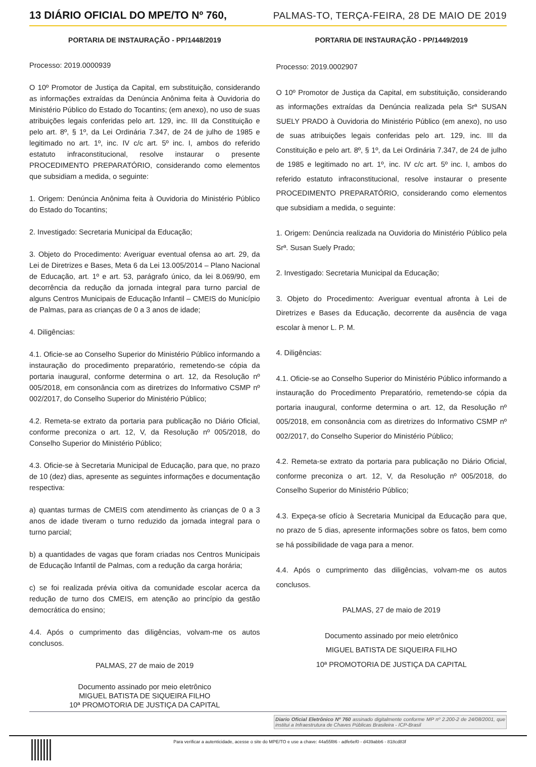13 DIÁRIO OFICIAL DO MPE/TO Nº 760, PALMAS-TO, TERÇA-FEIRA, 28 DE MAIO DE 2019
PORTARIA DE INSTAURAÇÃO - PP/1448/2019
Processo: 2019.0000939
O 10º Promotor de Justiça da Capital, em substituição, considerando as informações extraídas da Denúncia Anônima feita à Ouvidoria do Ministério Público do Estado do Tocantins; (em anexo), no uso de suas atribuições legais conferidas pelo art. 129, inc. III da Constituição e pelo art. 8º, § 1º, da Lei Ordinária 7.347, de 24 de julho de 1985 e legitimado no art. 1º, inc. IV c/c art. 5º inc. I, ambos do referido estatuto infraconstitucional, resolve instaurar o presente PROCEDIMENTO PREPARATÓRIO, considerando como elementos que subsidiam a medida, o seguinte:
1. Origem: Denúncia Anônima feita à Ouvidoria do Ministério Público do Estado do Tocantins;
2. Investigado: Secretaria Municipal da Educação;
3. Objeto do Procedimento: Averiguar eventual ofensa ao art. 29, da Lei de Diretrizes e Bases, Meta 6 da Lei 13.005/2014 – Plano Nacional de Educação, art. 1º e art. 53, parágrafo único, da lei 8.069/90, em decorrência da redução da jornada integral para turno parcial de alguns Centros Municipais de Educação Infantil – CMEIS do Município de Palmas, para as crianças de 0 a 3 anos de idade;
4. Diligências:
4.1. Oficie-se ao Conselho Superior do Ministério Público informando a instauração do procedimento preparatório, remetendo-se cópia da portaria inaugural, conforme determina o art. 12, da Resolução nº 005/2018, em consonância com as diretrizes do Informativo CSMP nº 002/2017, do Conselho Superior do Ministério Público;
4.2. Remeta-se extrato da portaria para publicação no Diário Oficial, conforme preconiza o art. 12, V, da Resolução nº 005/2018, do Conselho Superior do Ministério Público;
4.3. Oficie-se à Secretaria Municipal de Educação, para que, no prazo de 10 (dez) dias, apresente as seguintes informações e documentação respectiva:
a) quantas turmas de CMEIS com atendimento às crianças de 0 a 3 anos de idade tiveram o turno reduzido da jornada integral para o turno parcial;
b) a quantidades de vagas que foram criadas nos Centros Municipais de Educação Infantil de Palmas, com a redução da carga horária;
c) se foi realizada prévia oitiva da comunidade escolar acerca da redução de turno dos CMEIS, em atenção ao princípio da gestão democrática do ensino;
4.4. Após o cumprimento das diligências, volvam-me os autos conclusos.
PALMAS, 27 de maio de 2019
Documento assinado por meio eletrônico
MIGUEL BATISTA DE SIQUEIRA FILHO
10ª PROMOTORIA DE JUSTIÇA DA CAPITAL
PORTARIA DE INSTAURAÇÃO - PP/1449/2019
Processo: 2019.0002907
O 10º Promotor de Justiça da Capital, em substituição, considerando as informações extraídas da Denúncia realizada pela Srª SUSAN SUELY PRADO à Ouvidoria do Ministério Público (em anexo), no uso de suas atribuições legais conferidas pelo art. 129, inc. III da Constituição e pelo art. 8º, § 1º, da Lei Ordinária 7.347, de 24 de julho de 1985 e legitimado no art. 1º, inc. IV c/c art. 5º inc. I, ambos do referido estatuto infraconstitucional, resolve instaurar o presente PROCEDIMENTO PREPARATÓRIO, considerando como elementos que subsidiam a medida, o seguinte:
1. Origem: Denúncia realizada na Ouvidoria do Ministério Público pela Srª. Susan Suely Prado;
2. Investigado: Secretaria Municipal da Educação;
3. Objeto do Procedimento: Averiguar eventual afronta à Lei de Diretrizes e Bases da Educação, decorrente da ausência de vaga escolar à menor L. P. M.
4. Diligências:
4.1. Oficie-se ao Conselho Superior do Ministério Público informando a instauração do Procedimento Preparatório, remetendo-se cópia da portaria inaugural, conforme determina o art. 12, da Resolução nº 005/2018, em consonância com as diretrizes do Informativo CSMP nº 002/2017, do Conselho Superior do Ministério Público;
4.2. Remeta-se extrato da portaria para publicação no Diário Oficial, conforme preconiza o art. 12, V, da Resolução nº 005/2018, do Conselho Superior do Ministério Público;
4.3. Expeça-se ofício à Secretaria Municipal da Educação para que, no prazo de 5 dias, apresente informações sobre os fatos, bem como se há possibilidade de vaga para a menor.
4.4. Após o cumprimento das diligências, volvam-me os autos conclusos.
PALMAS, 27 de maio de 2019
Documento assinado por meio eletrônico
MIGUEL BATISTA DE SIQUEIRA FILHO
10ª PROMOTORIA DE JUSTIÇA DA CAPITAL
Diario Oficial Eletrônico Nº 760 assinado digitalmente conforme MP nº 2.200-2 de 24/08/2001, que institui a Infraestrutura de Chaves Públicas Brasileira - ICP-Brasil
Para verificar a autenticidade, acesse o site do MPE/TO e use a chave: 44a55f86 - adfe6ef0 - d439abb6 - 818cd83f